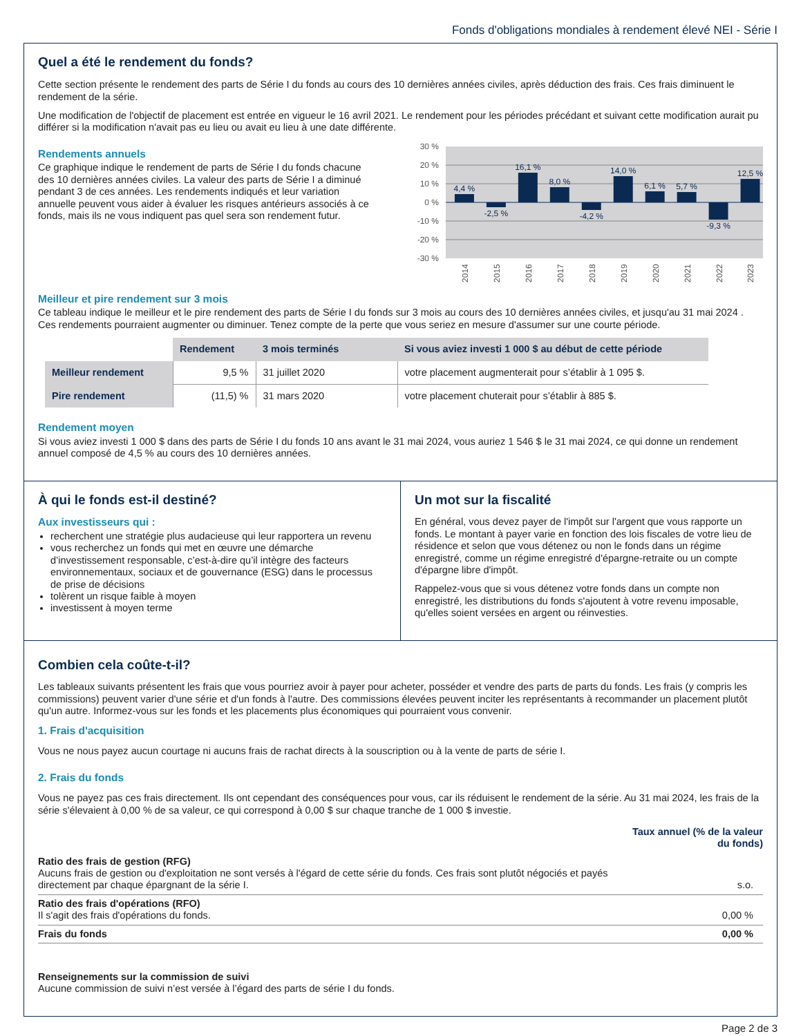Fonds d'obligations mondiales à rendement élevé NEI - Série I
Quel a été le rendement du fonds?
Cette section présente le rendement des parts de Série I du fonds au cours des 10 dernières années civiles, après déduction des frais. Ces frais diminuent le rendement de la série.
Une modification de l'objectif de placement est entrée en vigueur le 16 avril 2021. Le rendement pour les périodes précédant et suivant cette modification aurait pu différer si la modification n'avait pas eu lieu ou avait eu lieu à une date différente.
Rendements annuels
Ce graphique indique le rendement de parts de Série I du fonds chacune des 10 dernières années civiles. La valeur des parts de Série I a diminué pendant 3 de ces années. Les rendements indiqués et leur variation annuelle peuvent vous aider à évaluer les risques antérieurs associés à ce fonds, mais ils ne vous indiquent pas quel sera son rendement futur.
30 %
20 %
10 %
0 %
-10 %
-20 %
-30 %
4,4 %
-2,5 %
16,1 %
8,0 %
-4,2 %
14,0 %
6,1 %
5,7 %
-9,3 %
12,5 %
2014
2015
2016
2017
2018
2019
2020
2021
2022
2023
Meilleur et pire rendement sur 3 mois
Ce tableau indique le meilleur et le pire rendement des parts de Série I du fonds sur 3 mois au cours des 10 dernières années civiles, et jusqu'au 31 mai 2024 . Ces rendements pourraient augmenter ou diminuer. Tenez compte de la perte que vous seriez en mesure d'assumer sur une courte période.
| | Rendement | 3 mois terminés | Si vous aviez investi 1 000 $ au début de cette période |
| --- | --- | --- | --- |
| Meilleur rendement | 9,5 % | 31 juillet 2020 | votre placement augmenterait pour s’établir à 1 095 $. |
| Pire rendement | (11,5) % | 31 mars 2020 | votre placement chuterait pour s’établir à 885 $. |
Rendement moyen
Si vous aviez investi 1 000 $ dans des parts de Série I du fonds 10 ans avant le 31 mai 2024, vous auriez 1 546 $ le 31 mai 2024, ce qui donne un rendement annuel composé de 4,5 % au cours des 10 dernières années.
À qui le fonds est-il destiné?
Aux investisseurs qui :
recherchent une stratégie plus audacieuse qui leur rapportera un revenu
vous recherchez un fonds qui met en œuvre une démarche d’investissement responsable, c’est-à-dire qu’il intègre des facteurs environnementaux, sociaux et de gouvernance (ESG) dans le processus de prise de décisions
tolèrent un risque faible à moyen
investissent à moyen terme
Un mot sur la fiscalité
En général, vous devez payer de l'impôt sur l'argent que vous rapporte un fonds. Le montant à payer varie en fonction des lois fiscales de votre lieu de résidence et selon que vous détenez ou non le fonds dans un régime enregistré, comme un régime enregistré d'épargne-retraite ou un compte d'épargne libre d'impôt.
Rappelez-vous que si vous détenez votre fonds dans un compte non enregistré, les distributions du fonds s'ajoutent à votre revenu imposable, qu'elles soient versées en argent ou réinvesties.
Combien cela coûte-t-il?
Les tableaux suivants présentent les frais que vous pourriez avoir à payer pour acheter, posséder et vendre des parts de parts du fonds. Les frais (y compris les commissions) peuvent varier d'une série et d'un fonds à l'autre. Des commissions élevées peuvent inciter les représentants à recommander un placement plutôt qu'un autre. Informez-vous sur les fonds et les placements plus économiques qui pourraient vous convenir.
1. Frais d'acquisition
Vous ne nous payez aucun courtage ni aucuns frais de rachat directs à la souscription ou à la vente de parts de série I.
2. Frais du fonds
Vous ne payez pas ces frais directement. Ils ont cependant des conséquences pour vous, car ils réduisent le rendement de la série. Au 31 mai 2024, les frais de la série s'élevaient à 0,00 % de sa valeur, ce qui correspond à 0,00 $ sur chaque tranche de 1 000 $ investie.
| | Taux annuel (% de la valeur du fonds) |
| Ratio des frais de gestion (RFG) Aucuns frais de gestion ou d'exploitation ne sont versés à l'égard de cette série du fonds. Ces frais sont plutôt négociés et payés directement par chaque épargnant de la série I. | s.o. |
| Ratio des frais d'opérations (RFO) Il s'agit des frais d'opérations du fonds. | 0,00 % |
| Frais du fonds | 0,00 % |
Renseignements sur la commission de suivi
Aucune commission de suivi n’est versée à l’égard des parts de série I du fonds.
Page 2 de 3